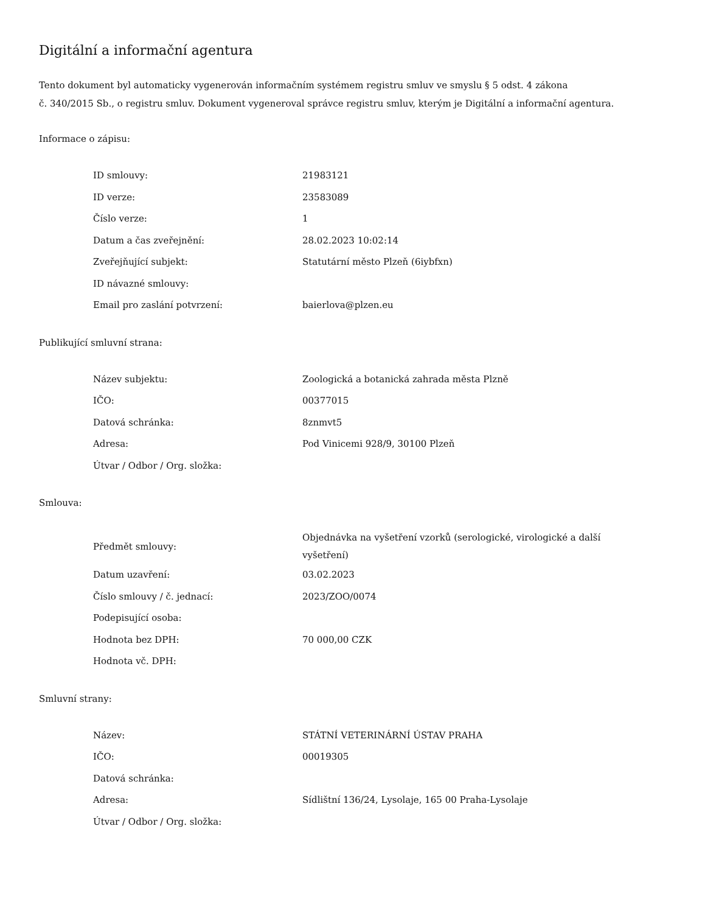Digitální a informační agentura
Tento dokument byl automaticky vygenerován informačním systémem registru smluv ve smyslu § 5 odst. 4 zákona
č. 340/2015 Sb., o registru smluv. Dokument vygeneroval správce registru smluv, kterým je Digitální a informační agentura.
Informace o zápisu:
| ID smlouvy: | 21983121 |
| ID verze: | 23583089 |
| Číslo verze: | 1 |
| Datum a čas zveřejnění: | 28.02.2023 10:02:14 |
| Zveřejňující subjekt: | Statutární město Plzeň (6iybfxn) |
| ID návazné smlouvy: | |
| Email pro zaslání potvrzení: | baierlova@plzen.eu |
Publikující smluvní strana:
| Název subjektu: | Zoologická a botanická zahrada města Plzně |
| IČO: | 00377015 |
| Datová schránka: | 8znmvt5 |
| Adresa: | Pod Vinicemi 928/9, 30100 Plzeň |
| Útvar / Odbor / Org. složka: | |
Smlouva:
| Předmět smlouvy: | Objednávka na vyšetření vzorků (serologické, virologické a další vyšetření) |
| Datum uzavření: | 03.02.2023 |
| Číslo smlouvy / č. jednací: | 2023/ZOO/0074 |
| Podepisující osoba: | |
| Hodnota bez DPH: | 70 000,00 CZK |
| Hodnota vč. DPH: | |
Smluvní strany:
| Název: | STÁTNÍ VETERINÁRNÍ ÚSTAV PRAHA |
| IČO: | 00019305 |
| Datová schránka: | |
| Adresa: | Sídlištní 136/24, Lysolaje, 165 00 Praha-Lysolaje |
| Útvar / Odbor / Org. složka: | |